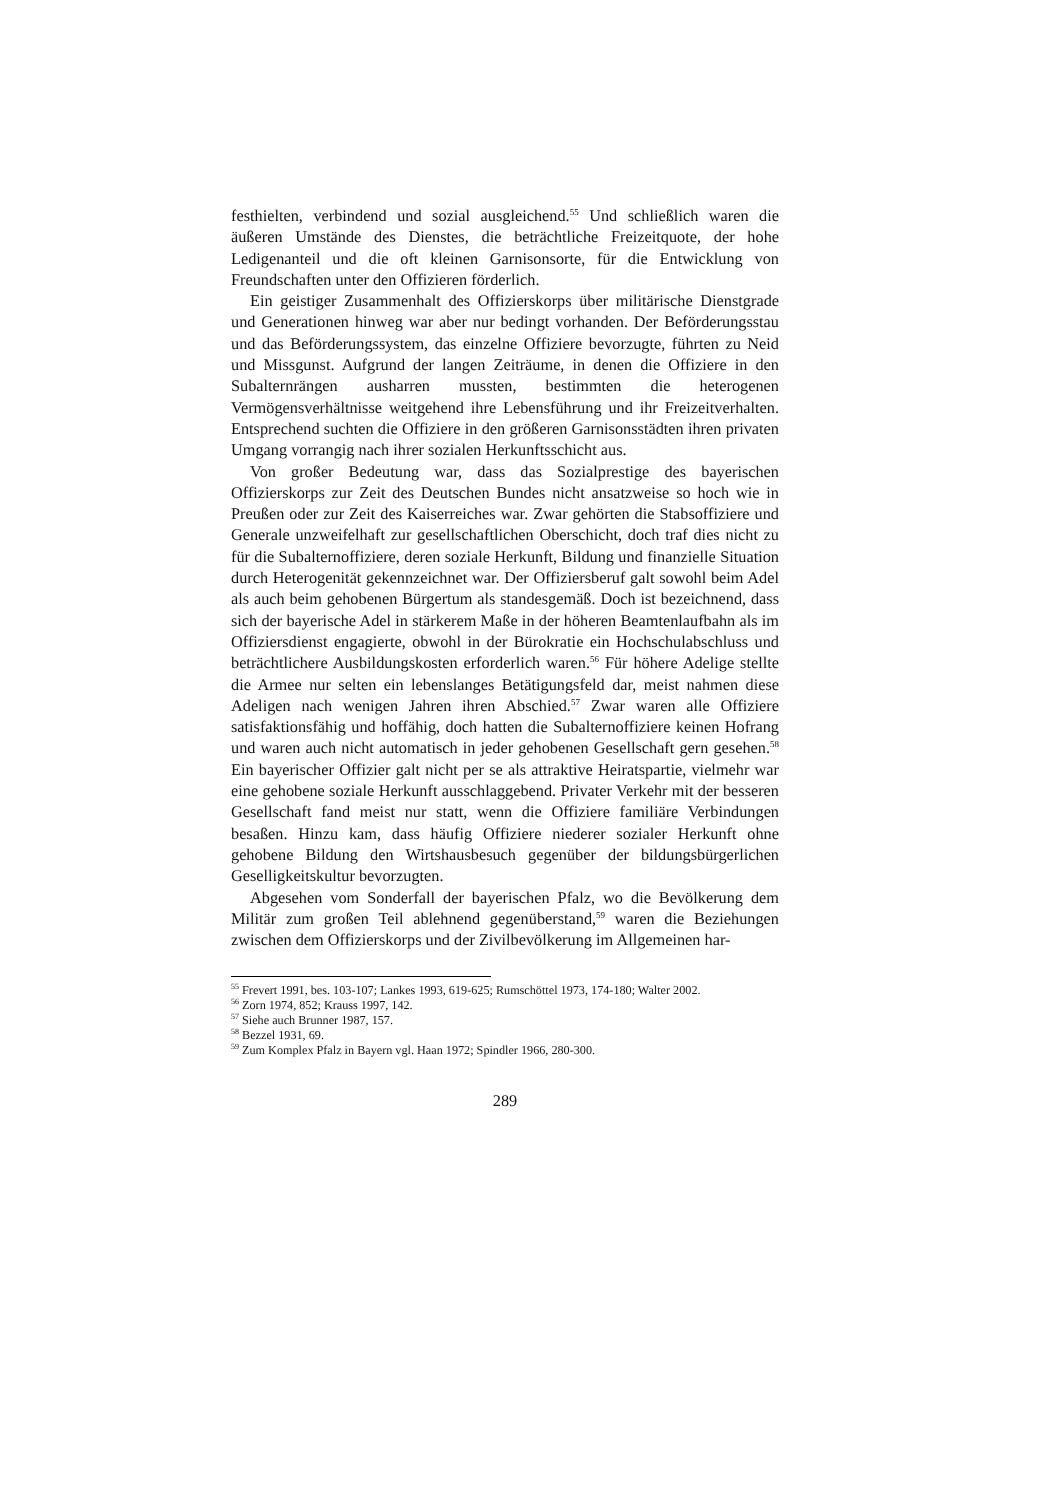festhielten, verbindend und sozial ausgleichend.<sup>55</sup> Und schließlich waren die äußeren Umstände des Dienstes, die beträchtliche Freizeitquote, der hohe Ledigenanteil und die oft kleinen Garnisonsorte, für die Entwicklung von Freundschaften unter den Offizieren förderlich.
Ein geistiger Zusammenhalt des Offizierskorps über militärische Dienstgrade und Generationen hinweg war aber nur bedingt vorhanden. Der Beförderungsstau und das Beförderungssystem, das einzelne Offiziere bevorzugte, führten zu Neid und Missgunst. Aufgrund der langen Zeiträume, in denen die Offiziere in den Subalternrängen ausharren mussten, bestimmten die heterogenen Vermögensverhältnisse weitgehend ihre Lebensführung und ihr Freizeitverhalten. Entsprechend suchten die Offiziere in den größeren Garnisonsstädten ihren privaten Umgang vorrangig nach ihrer sozialen Herkunftsschicht aus.
Von großer Bedeutung war, dass das Sozialprestige des bayerischen Offizierskorps zur Zeit des Deutschen Bundes nicht ansatzweise so hoch wie in Preußen oder zur Zeit des Kaiserreiches war. Zwar gehörten die Stabsoffiziere und Generale unzweifelhaft zur gesellschaftlichen Oberschicht, doch traf dies nicht zu für die Subalternoffiziere, deren soziale Herkunft, Bildung und finanzielle Situation durch Heterogenität gekennzeichnet war. Der Offiziersberuf galt sowohl beim Adel als auch beim gehobenen Bürgertum als standesgemäß. Doch ist bezeichnend, dass sich der bayerische Adel in stärkerem Maße in der höheren Beamtenlaufbahn als im Offiziersdienst engagierte, obwohl in der Bürokratie ein Hochschulabschluss und beträchtlichere Ausbildungskosten erforderlich waren.<sup>56</sup> Für höhere Adelige stellte die Armee nur selten ein lebenslanges Betätigungsfeld dar, meist nahmen diese Adeligen nach wenigen Jahren ihren Abschied.<sup>57</sup> Zwar waren alle Offiziere satisfaktionsfähig und hoffähig, doch hatten die Subalternoffiziere keinen Hofrang und waren auch nicht automatisch in jeder gehobenen Gesellschaft gern gesehen.<sup>58</sup> Ein bayerischer Offizier galt nicht per se als attraktive Heiratspartie, vielmehr war eine gehobene soziale Herkunft ausschlaggebend. Privater Verkehr mit der besseren Gesellschaft fand meist nur statt, wenn die Offiziere familiäre Verbindungen besaßen. Hinzu kam, dass häufig Offiziere niederer sozialer Herkunft ohne gehobene Bildung den Wirtshausbesuch gegenüber der bildungsbürgerlichen Geselligkeitskultur bevorzugten.
Abgesehen vom Sonderfall der bayerischen Pfalz, wo die Bevölkerung dem Militär zum großen Teil ablehnend gegenüberstand,<sup>59</sup> waren die Beziehungen zwischen dem Offizierskorps und der Zivilbevölkerung im Allgemeinen har-
<sup>55</sup> Frevert 1991, bes. 103-107; Lankes 1993, 619-625; Rumschöttel 1973, 174-180; Walter 2002.
<sup>56</sup> Zorn 1974, 852; Krauss 1997, 142.
<sup>57</sup> Siehe auch Brunner 1987, 157.
<sup>58</sup> Bezzel 1931, 69.
<sup>59</sup> Zum Komplex Pfalz in Bayern vgl. Haan 1972; Spindler 1966, 280-300.
289